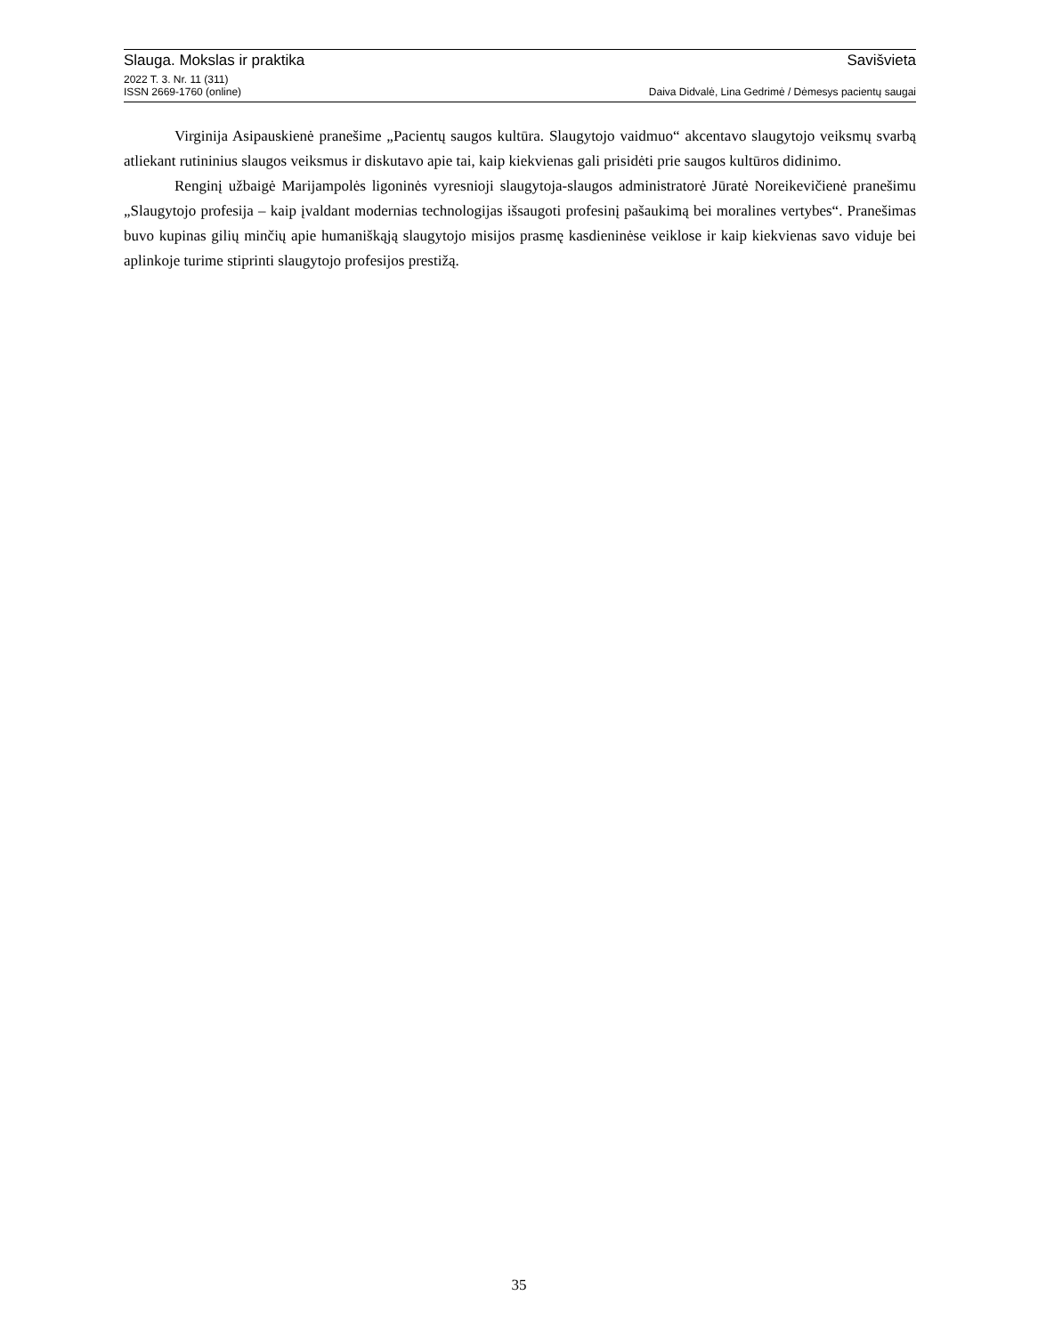Slauga. Mokslas ir praktika Savišvieta
2022 T. 3. Nr. 11 (311)
ISSN 2669-1760 (online) Daiva Didvalė, Lina Gedrimė / Dėmesys pacientų saugai
Virginija Asipauskienė pranešime „Pacientų saugos kultūra. Slaugytojo vaidmuo“ akcentavo slaugytojo veiksmų svarbą atliekant rutininius slaugos veiksmus ir diskutavo apie tai, kaip kiekvienas gali prisidėti prie saugos kultūros didinimo.
Renginį užbaigė Marijampolės ligoninės vyresnioji slaugytoja-slaugos administratorė Jūratė Noreikevičienė pranešimu „Slaugytojo profesija – kaip įvaldant modernias technologijas išsaugoti profesinį pašaukimą bei moralines vertybes“. Pranešimas buvo kupinas gilių minčių apie humaniškąją slaugytojo misijos prasmę kasdieninėse veiklose ir kaip kiekvienas savo viduje bei aplinkoje turime stiprinti slaugytojo profesijos prestižą.
35